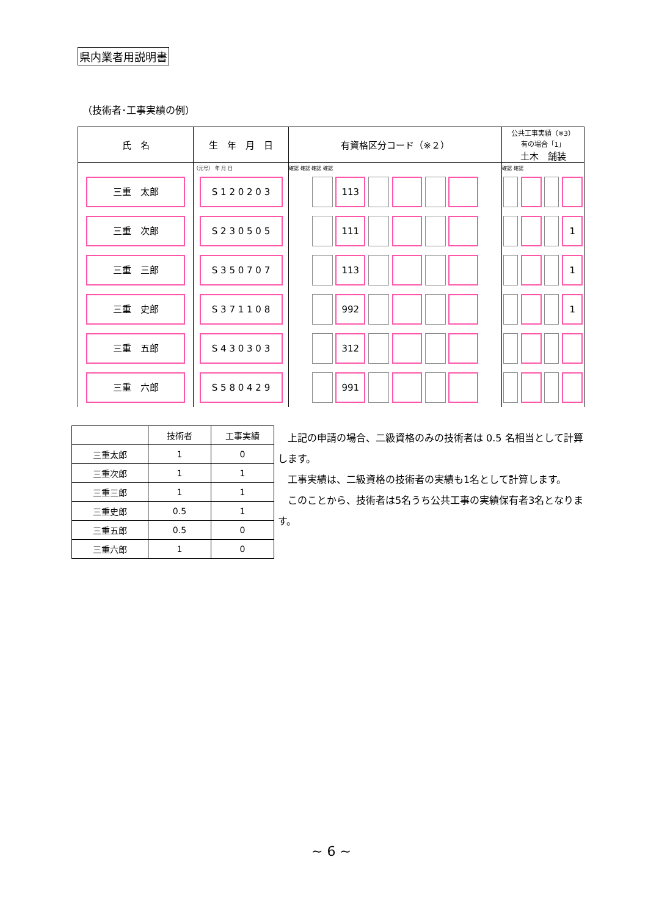県内業者用説明書
（技術者･工事実績の例）
| 氏 名 | 生 年 月 日 | 有資格区分コード（※２） | 公共工事実績（※3） 有の場合「1」 土木 舗装 |
| --- | --- | --- | --- |
| | （元号） 年 月 日 | 確認 確認 確認 確認 | 確認 確認 |
| 三重 太郎 | S 1 2 0 2 0 3 | 113 | |
| 三重 次郎 | S 2 3 0 5 0 5 | 111 | 1 |
| 三重 三郎 | S 3 5 0 7 0 7 | 113 | 1 |
| 三重 史郎 | S 3 7 1 1 0 8 | 992 | 1 |
| 三重 五郎 | S 4 3 0 3 0 3 | 312 | |
| 三重 六郎 | S 5 8 0 4 2 9 | 991 | |
| | 技術者 | 工事実績 |
| --- | --- | --- |
| 三重太郎 | 1 | 0 |
| 三重次郎 | 1 | 1 |
| 三重三郎 | 1 | 1 |
| 三重史郎 | 0.5 | 1 |
| 三重五郎 | 0.5 | 0 |
| 三重六郎 | 1 | 0 |
　上記の申請の場合、二級資格のみの技術者は 0.5 名相当として計算します。
　工事実績は、二級資格の技術者の実績も1名として計算します。
　このことから、技術者は5名うち公共工事の実績保有者3名となります。
~ 6 ~